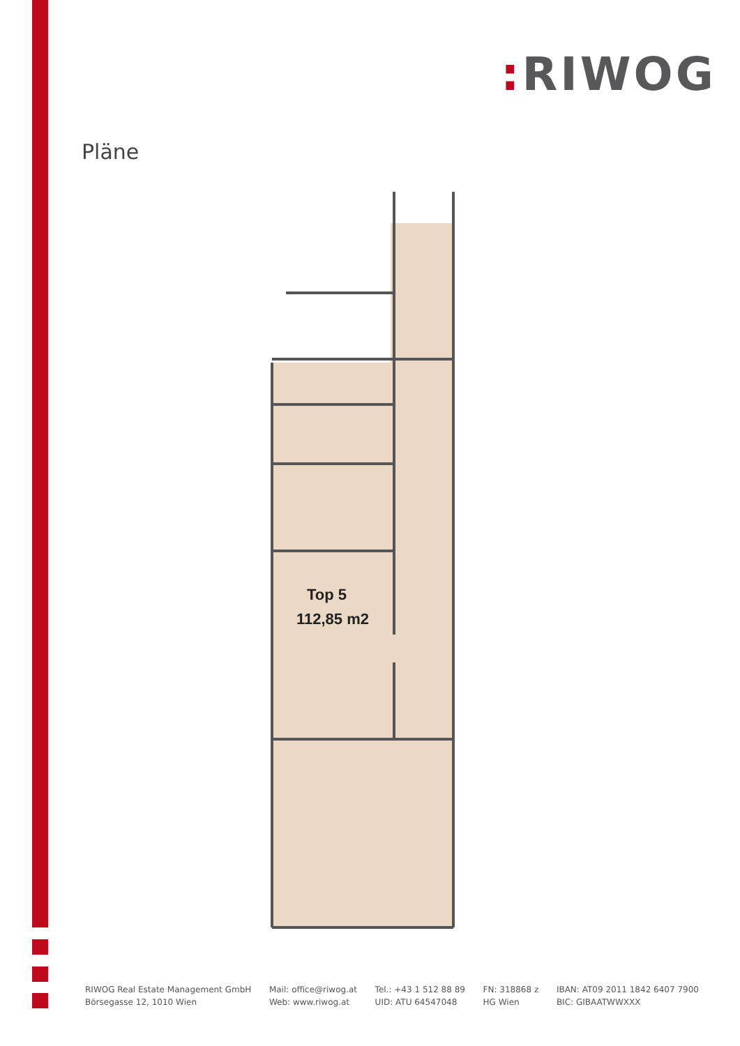: RIWOG
Pläne
Top 5
112,85 m2
RIWOG Real Estate Management GmbH
Börsegasse 12, 1010 Wien
Mail: office@riwog.at
Web: www.riwog.at
Tel.: +43 1 512 88 89
UID: ATU 64547048
FN: 318868 z
HG Wien
IBAN: AT09 2011 1842 6407 7900
BIC: GIBAATWWXXX